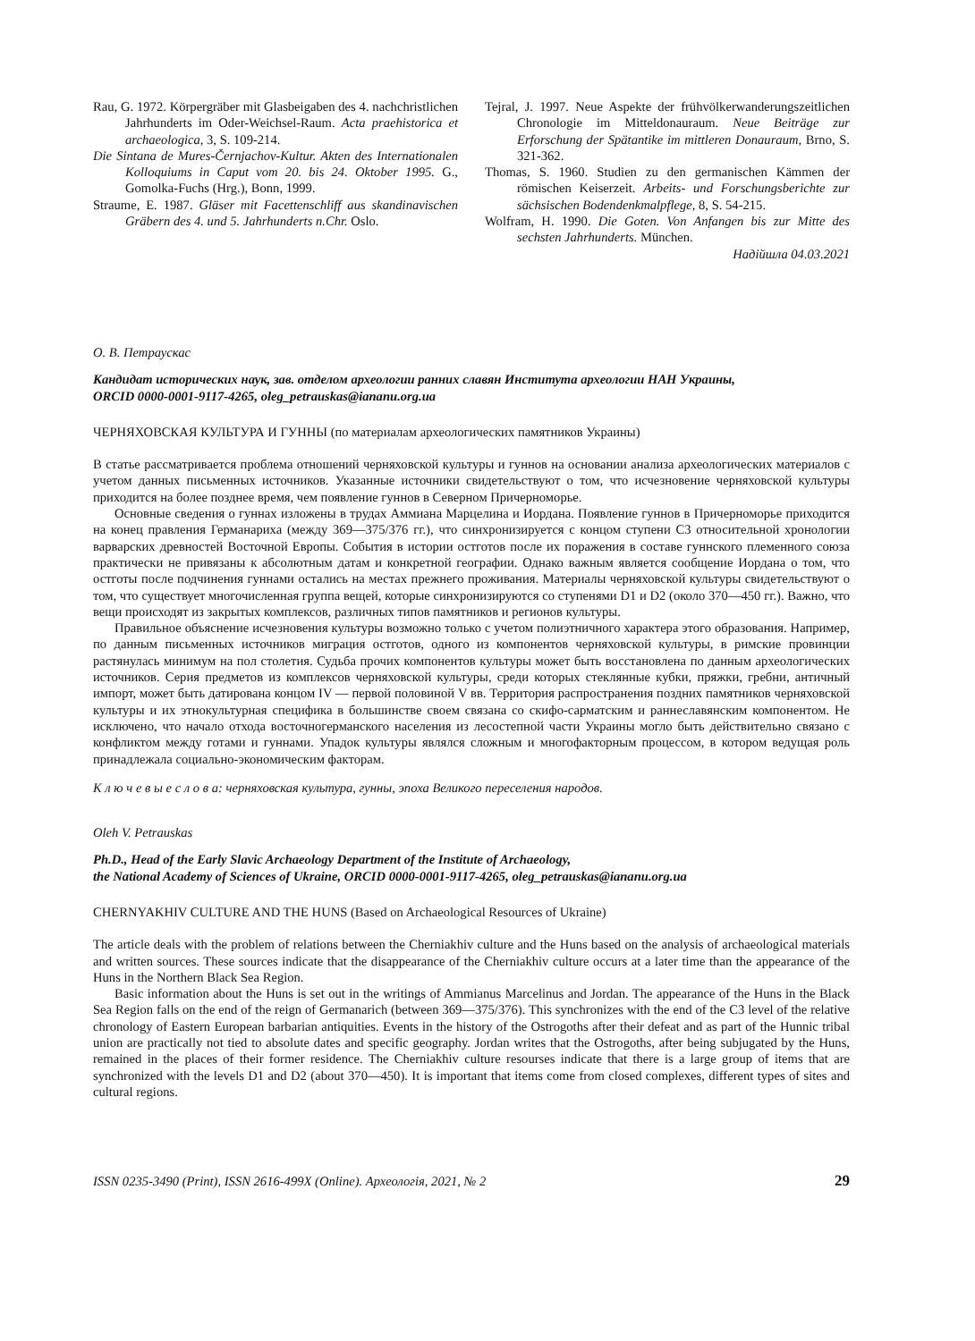Rau, G. 1972. Körpergräber mit Glasbeigaben des 4. nachchristlichen Jahrhunderts im Oder-Weichsel-Raum. Acta praehistorica et archaeologica, 3, S. 109-214.
Die Sintana de Mures-Černjachov-Kultur. Akten des Internationalen Kolloquiums in Caput vom 20. bis 24. Oktober 1995. G., Gomolka-Fuchs (Hrg.), Bonn, 1999.
Straume, E. 1987. Gläser mit Facettenschliff aus skandinavischen Gräbern des 4. und 5. Jahrhunderts n.Chr. Oslo.
Tejral, J. 1997. Neue Aspekte der frühvölkerwanderungszeitlichen Chronologie im Mitteldonauraum. Neue Beiträge zur Erforschung der Spätantike im mittleren Donauraum, Brno, S. 321-362.
Thomas, S. 1960. Studien zu den germanischen Kämmen der römischen Keiserzeit. Arbeits- und Forschungsberichte zur sächsischen Bodendenkmalpflege, 8, S. 54-215.
Wolfram, H. 1990. Die Goten. Von Anfangen bis zur Mitte des sechsten Jahrhunderts. München.
Надійшла 04.03.2021
О. В. Петраускас
Кандидат исторических наук, зав. отделом археологии ранних славян Института археологии НАН Украины,
ORCID 0000-0001-9117-4265, oleg_petrauskas@iananu.org.ua
ЧЕРНЯХОВСКАЯ КУЛЬТУРА И ГУННЫ (по материалам археологических памятников Украины)
В статье рассматривается проблема отношений черняховской культуры и гуннов на основании анализа археологических материалов с учетом данных письменных источников. Указанные источники свидетельствуют о том, что исчезновение черняховской культуры приходится на более позднее время, чем появление гуннов в Северном Причерноморье.
Основные сведения о гуннах изложены в трудах Аммиана Марцелина и Иордана. Появление гуннов в Причерноморье приходится на конец правления Германариха (между 369—375/376 гг.), что синхронизируется с концом ступени С3 относительной хронологии варварских древностей Восточной Европы. События в истории остготов после их поражения в составе гуннского племенного союза практически не привязаны к абсолютным датам и конкретной географии. Однако важным является сообщение Иордана о том, что остготы после подчинения гуннами остались на местах прежнего проживания. Материалы черняховской культуры свидетельствуют о том, что существует многочисленная группа вещей, которые синхронизируются со ступенями D1 и D2 (около 370—450 гг.). Важно, что вещи происходят из закрытых комплексов, различных типов памятников и регионов культуры.
Правильное объяснение исчезновения культуры возможно только с учетом полиэтничного характера этого образования. Например, по данным письменных источников миграция остготов, одного из компонентов черняховской культуры, в римские провинции растянулась минимум на пол столетия. Судьба прочих компонентов культуры может быть восстановлена по данным археологических источников. Серия предметов из комплексов черняховской культуры, среди которых стеклянные кубки, пряжки, гребни, античный импорт, может быть датирована концом IV — первой половиной V вв. Территория распространения поздних памятников черняховской культуры и их этнокультурная специфика в большинстве своем связана со скифо-сарматским и раннеславянским компонентом. Не исключено, что начало отхода восточногерманского населения из лесостепной части Украины могло быть действительно связано с конфликтом между готами и гуннами. Упадок культуры являлся сложным и многофакторным процессом, в котором ведущая роль принадлежала социально-экономическим факторам.
К л ю ч е в ы е с л о в а: черняховская культура, гунны, эпоха Великого переселения народов.
Oleh V. Petrauskas
Ph.D., Head of the Early Slavic Archaeology Department of the Institute of Archaeology,
the National Academy of Sciences of Ukraine, ORCID 0000-0001-9117-4265, oleg_petrauskas@iananu.org.ua
CHERNYAKHIV CULTURE AND THE HUNS (Based on Archaeological Resources of Ukraine)
The article deals with the problem of relations between the Cherniakhiv culture and the Huns based on the analysis of archaeological materials and written sources. These sources indicate that the disappearance of the Cherniakhiv culture occurs at a later time than the appearance of the Huns in the Northern Black Sea Region.
Basic information about the Huns is set out in the writings of Ammianus Marcelinus and Jordan. The appearance of the Huns in the Black Sea Region falls on the end of the reign of Germanarich (between 369—375/376). This synchronizes with the end of the C3 level of the relative chronology of Eastern European barbarian antiquities. Events in the history of the Ostrogoths after their defeat and as part of the Hunnic tribal union are practically not tied to absolute dates and specific geography. Jordan writes that the Ostrogoths, after being subjugated by the Huns, remained in the places of their former residence. The Cherniakhiv culture resourses indicate that there is a large group of items that are synchronized with the levels D1 and D2 (about 370—450). It is important that items come from closed complexes, different types of sites and cultural regions.
ISSN 0235-3490 (Print), ISSN 2616-499X (Online). Археологія, 2021, № 2 29